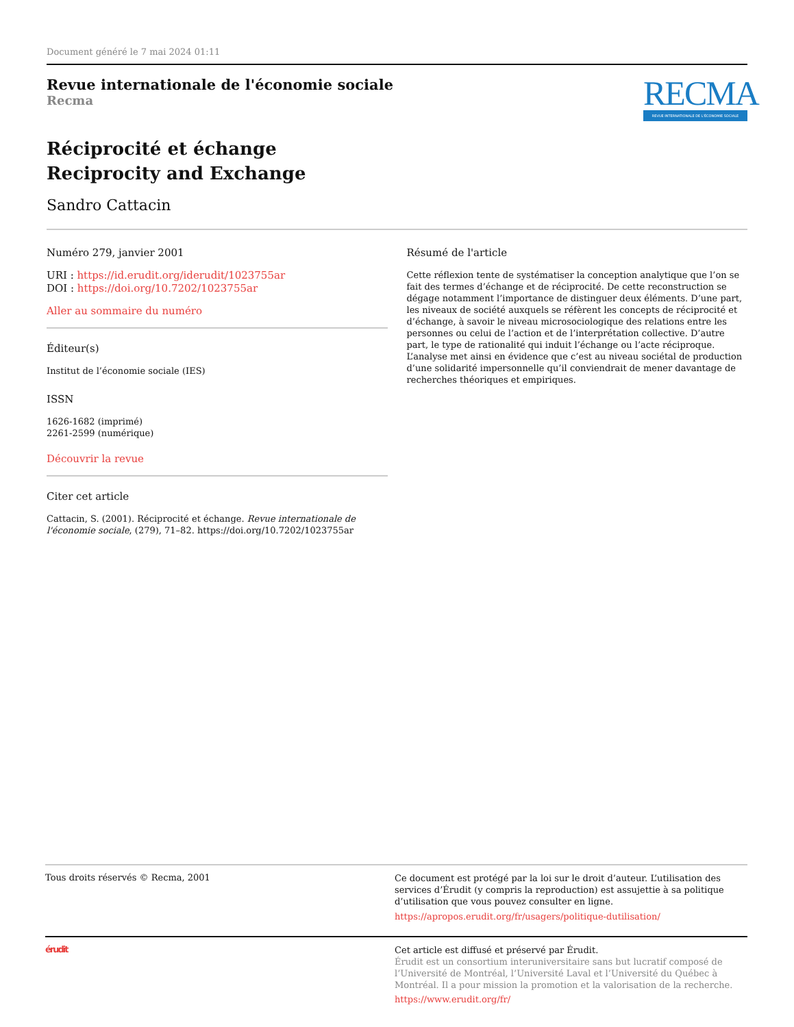Document généré le 7 mai 2024 01:11
Revue internationale de l'économie sociale
Recma
RECMA
REVUE INTERNATIONALE DE L'ÉCONOMIE SOCIALE
Réciprocité et échange
Reciprocity and Exchange
Sandro Cattacin
Numéro 279, janvier 2001
URI : https://id.erudit.org/iderudit/1023755ar
DOI : https://doi.org/10.7202/1023755ar
Aller au sommaire du numéro
Éditeur(s)
Institut de l’économie sociale (IES)
ISSN
1626-1682 (imprimé)
2261-2599 (numérique)
Découvrir la revue
Citer cet article
Cattacin, S. (2001). Réciprocité et échange. Revue internationale de l'économie sociale, (279), 71–82. https://doi.org/10.7202/1023755ar
Résumé de l'article
Cette réflexion tente de systématiser la conception analytique que l’on se fait des termes d’échange et de réciprocité. De cette reconstruction se dégage notamment l’importance de distinguer deux éléments. D’une part, les niveaux de société auxquels se réfèrent les concepts de réciprocité et d’échange, à savoir le niveau microsociologique des relations entre les personnes ou celui de l’action et de l’interprétation collective. D’autre part, le type de rationalité qui induit l’échange ou l’acte réciproque. L’analyse met ainsi en évidence que c’est au niveau sociétal de production d’une solidarité impersonnelle qu’il conviendrait de mener davantage de recherches théoriques et empiriques.
Tous droits réservés © Recma, 2001
Ce document est protégé par la loi sur le droit d’auteur. L’utilisation des services d’Érudit (y compris la reproduction) est assujettie à sa politique d’utilisation que vous pouvez consulter en ligne.
https://apropos.erudit.org/fr/usagers/politique-dutilisation/
érudit
Cet article est diffusé et préservé par Érudit.
Érudit est un consortium interuniversitaire sans but lucratif composé de l’Université de Montréal, l’Université Laval et l’Université du Québec à Montréal. Il a pour mission la promotion et la valorisation de la recherche.
https://www.erudit.org/fr/